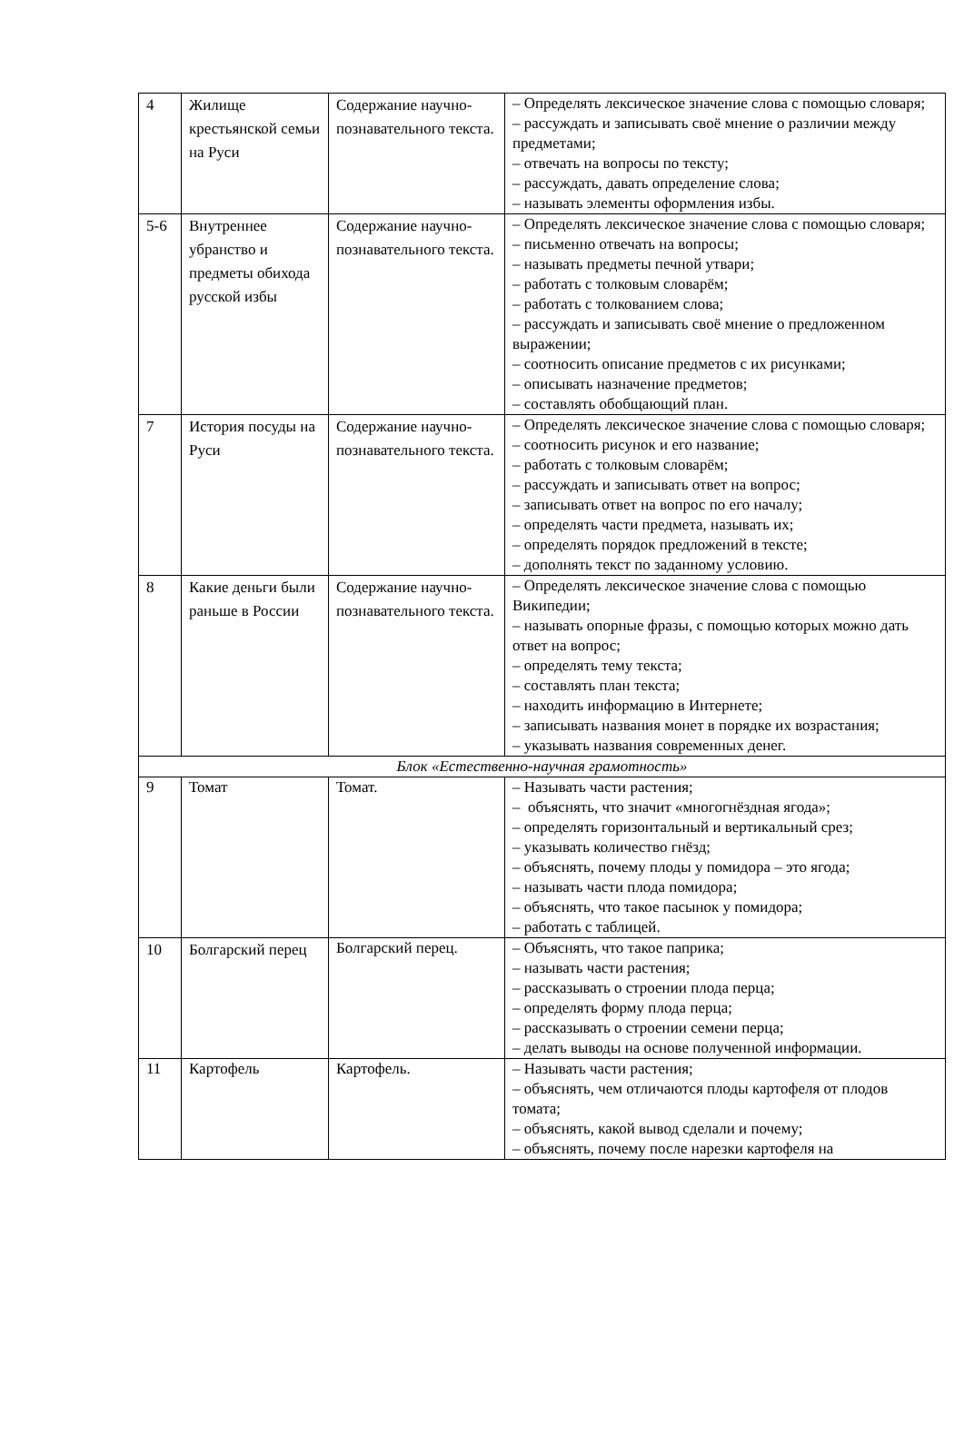| 4 | Жилище крестьянской семьи на Руси | Содержание научно-познавательного текста. | – Определять лексическое значение слова с помощью словаря; – рассуждать и записывать своё мнение о различии между предметами; – отвечать на вопросы по тексту; – рассуждать, давать определение слова; – называть элементы оформления избы. |
| 5-6 | Внутреннее убранство и предметы обихода русской избы | Содержание научно-познавательного текста. | – Определять лексическое значение слова с помощью словаря; – письменно отвечать на вопросы; – называть предметы печной утвари; – работать с толковым словарём; – работать с толкованием слова; – рассуждать и записывать своё мнение о предложенном выражении; – соотносить описание предметов с их рисунками; – описывать назначение предметов; – составлять обобщающий план. |
| 7 | История посуды на Руси | Содержание научно-познавательного текста. | – Определять лексическое значение слова с помощью словаря; – соотносить рисунок и его название; – работать с толковым словарём; – рассуждать и записывать ответ на вопрос; – записывать ответ на вопрос по его началу; – определять части предмета, называть их; – определять порядок предложений в тексте; – дополнять текст по заданному условию. |
| 8 | Какие деньги были раньше в России | Содержание научно-познавательного текста. | – Определять лексическое значение слова с помощью Википедии; – называть опорные фразы, с помощью которых можно дать ответ на вопрос; – определять тему текста; – составлять план текста; – находить информацию в Интернете; – записывать названия монет в порядке их возрастания; – указывать названия современных денег. |
| Блок «Естественно-научная грамотность» | | | |
| 9 | Томат | Томат. | – Называть части растения; – объяснять, что значит «многогнёздная ягода»; – определять горизонтальный и вертикальный срез; – указывать количество гнёзд; – объяснять, почему плоды у помидора – это ягода; – называть части плода помидора; – объяснять, что такое пасынок у помидора; – работать с таблицей. |
| 10 | Болгарский перец | Болгарский перец. | – Объяснять, что такое паприка; – называть части растения; – рассказывать о строении плода перца; – определять форму плода перца; – рассказывать о строении семени перца; – делать выводы на основе полученной информации. |
| 11 | Картофель | Картофель. | – Называть части растения; – объяснять, чем отличаются плоды картофеля от плодов томата; – объяснять, какой вывод сделали и почему; – объяснять, почему после нарезки картофеля на |